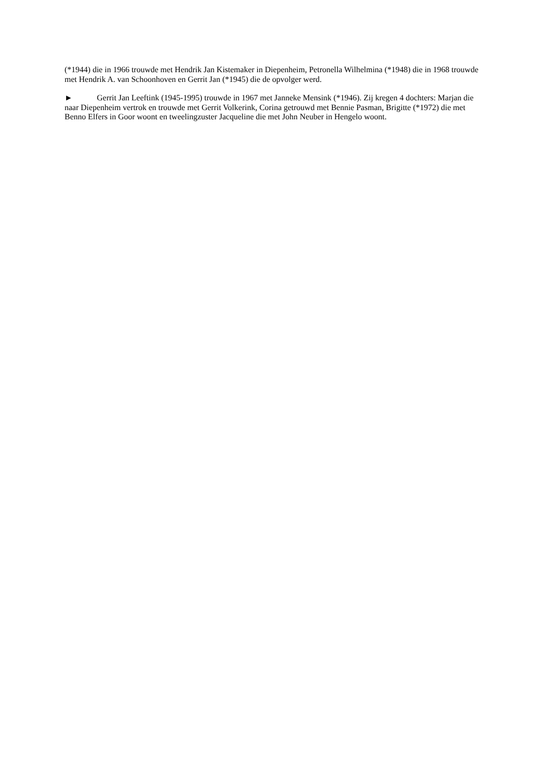(*1944) die in 1966 trouwde met Hendrik Jan Kistemaker in Diepenheim, Petronella Wilhelmina (*1948) die in 1968 trouwde met Hendrik A. van Schoonhoven en Gerrit Jan (*1945) die de opvolger werd.
► Gerrit Jan Leeftink (1945-1995) trouwde in 1967 met Janneke Mensink (*1946). Zij kregen 4 dochters: Marjan die naar Diepenheim vertrok en trouwde met Gerrit Volkerink, Corina getrouwd met Bennie Pasman, Brigitte (*1972) die met Benno Elfers in Goor woont en tweelingzuster Jacqueline die met John Neuber in Hengelo woont.